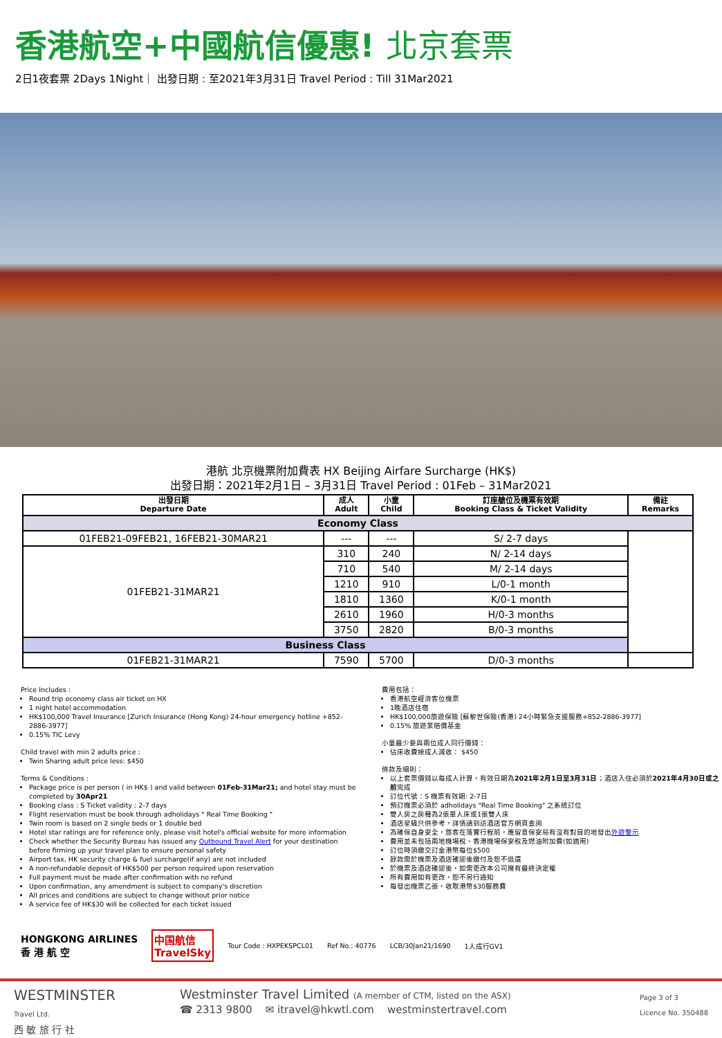香港航空+中國航信優惠! 北京套票
2日1夜套票 2Days 1Night｜ 出發日期 : 至2021年3月31日 Travel Period : Till 31Mar2021
港航 北京機票附加費表 HX Beijing Airfare Surcharge (HK$)
出發日期：2021年2月1日 – 3月31日 Travel Period : 01Feb – 31Mar2021
| 出發日期 Departure Date | 成人 Adult | 小童 Child | 訂座艙位及機票有效期 Booking Class & Ticket Validity | 備註 Remarks |
| --- | --- | --- | --- | --- |
| Economy Class | | | | |
| 01FEB21-09FEB21, 16FEB21-30MAR21 | --- | --- | S/ 2-7 days | |
| 01FEB21-31MAR21 | 310 | 240 | N/ 2-14 days | |
| | 710 | 540 | M/ 2-14 days | |
| | 1210 | 910 | L/0-1 month | |
| | 1810 | 1360 | K/0-1 month | |
| | 2610 | 1960 | H/0-3 months | |
| | 3750 | 2820 | B/0-3 months | |
| Business Class | | | | |
| 01FEB21-31MAR21 | 7590 | 5700 | D/0-3 months | |
Price Includes :
Round trip economy class air ticket on HX
1 night hotel accommodation
HK$100,000 Travel Insurance [Zurich Insurance (Hong Kong) 24-hour emergency hotline +852-2886-3977]
0.15% TIC Levy
Child travel with min 2 adults price :
Twin Sharing adult price less: $450
Terms & Conditions :
Package price is per person ( in HK$ ) and valid between 01Feb-31Mar21; and hotel stay must be completed by 30Apr21
Booking class : S Ticket validity : 2-7 days
Flight reservation must be book through adholidays " Real Time Booking "
Twin room is based on 2 single beds or 1 double bed
Hotel star ratings are for reference only, please visit hotel's official website for more information
Check whether the Security Bureau has issued any Outbound Travel Alert for your destination before firming up your travel plan to ensure personal safety
Airport tax, HK security charge & fuel surcharge(if any) are not included
A non-refundable deposit of HK$500 per person required upon reservation
Full payment must be made after confirmation with no refund
Upon confirmation, any amendment is subject to company's discretion
All prices and conditions are subject to change without prior notice
A service fee of HK$30 will be collected for each ticket issued
費用包括：
香港航空經濟客位機票
1晚酒店住宿
HK$100,000旅遊保險 [蘇黎世保險(香港) 24小時緊急支援服務+852-2886-3977]
0.15% 旅遊業賠償基金
小童最少要與兩位成人同行價錢：
佔床收費按成人減收： $450
條款及細則：
以上套票價錢以每成人計算，有效日期為2021年2月1日至3月31日；酒店入住必須於2021年4月30日或之前完成
訂位代號：S 機票有效期: 2-7日
預訂機票必須於 adholidays "Real Time Booking" 之系統訂位
雙人房之房種為2張單人床或1張雙人床
酒店星級只供參考，詳情請到訪酒店官方網頁查詢
為確保自身安全，旅客在落實行程前，應留意保安局有沒有對目的地發出外遊警示
費用並未包括兩地機場稅、香港機場保安稅及燃油附加費(如適用)
訂位時須繳交訂金港幣每位$500
餘款需於機票及酒店確認後繳付及恕不退還
於機票及酒店確認後，如需更改本公司擁有最終決定權
所有費用如有更改，恕不另行通知
每發出機票乙張，收取港幣$30服務費
HONGKONG AIRLINES
香 港 航 空 中国航信
TravelSky Tour Code : HXPEKSPCL01 Ref No.: 40776 LCB/30Jan21/1690 1人成行GV1
WESTMINSTER
Travel Ltd.
西 敏 旅 行 社
Westminster Travel Limited (A member of CTM, listed on the ASX)
☎ 2313 9800 ✉ itravel@hkwtl.com westminstertravel.com
Page 3 of 3
Licence No. 350488